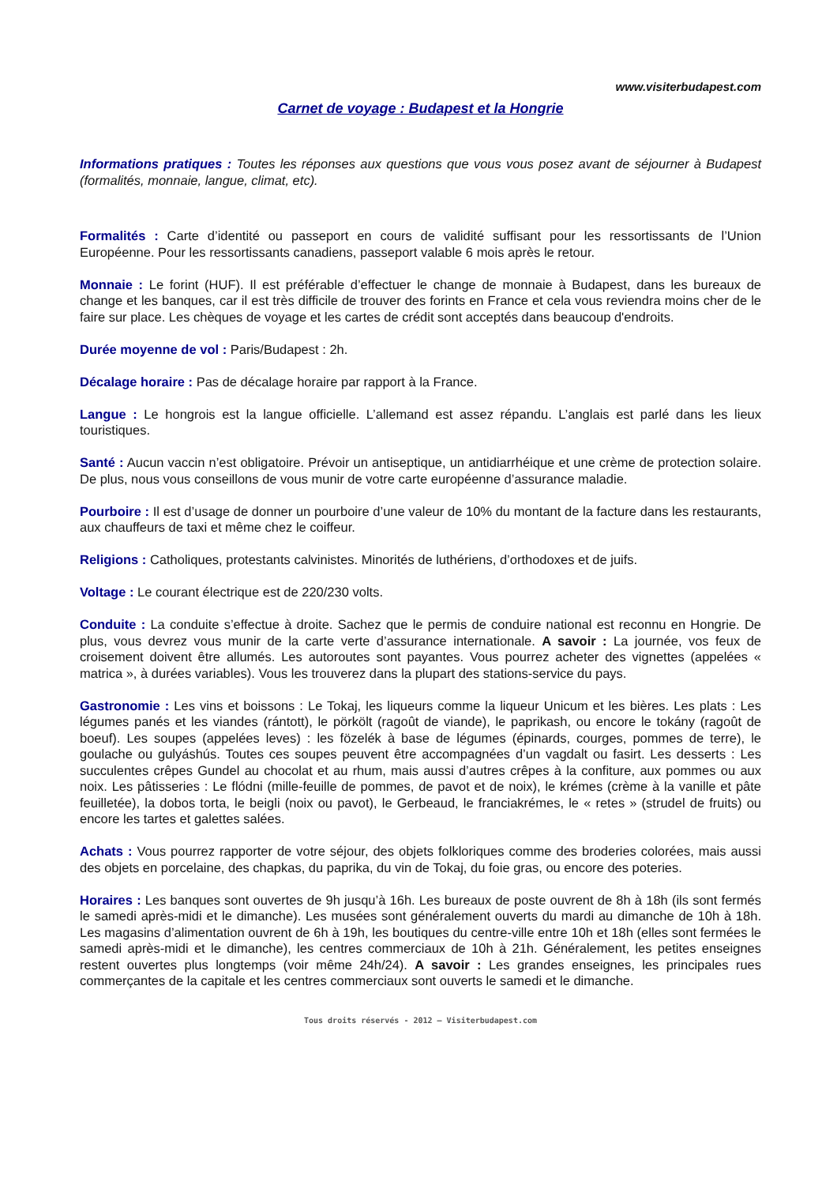www.visiterbudapest.com
Carnet de voyage : Budapest et la Hongrie
Informations pratiques : Toutes les réponses aux questions que vous vous posez avant de séjourner à Budapest (formalités, monnaie, langue, climat, etc).
Formalités : Carte d’identité ou passeport en cours de validité suffisant pour les ressortissants de l’Union Européenne. Pour les ressortissants canadiens, passeport valable 6 mois après le retour.
Monnaie : Le forint (HUF). Il est préférable d’effectuer le change de monnaie à Budapest, dans les bureaux de change et les banques, car il est très difficile de trouver des forints en France et cela vous reviendra moins cher de le faire sur place. Les chèques de voyage et les cartes de crédit sont acceptés dans beaucoup d'endroits.
Durée moyenne de vol : Paris/Budapest : 2h.
Décalage horaire : Pas de décalage horaire par rapport à la France.
Langue : Le hongrois est la langue officielle. L’allemand est assez répandu. L’anglais est parlé dans les lieux touristiques.
Santé : Aucun vaccin n’est obligatoire. Prévoir un antiseptique, un antidiarrhéique et une crème de protection solaire. De plus, nous vous conseillons de vous munir de votre carte européenne d’assurance maladie.
Pourboire : Il est d’usage de donner un pourboire d’une valeur de 10% du montant de la facture dans les restaurants, aux chauffeurs de taxi et même chez le coiffeur.
Religions : Catholiques, protestants calvinistes. Minorités de luthériens, d’orthodoxes et de juifs.
Voltage : Le courant électrique est de 220/230 volts.
Conduite : La conduite s’effectue à droite. Sachez que le permis de conduire national est reconnu en Hongrie. De plus, vous devrez vous munir de la carte verte d’assurance internationale. A savoir : La journée, vos feux de croisement doivent être allumés. Les autoroutes sont payantes. Vous pourrez acheter des vignettes (appelées « matrica », à durées variables). Vous les trouverez dans la plupart des stations-service du pays.
Gastronomie : Les vins et boissons : Le Tokaj, les liqueurs comme la liqueur Unicum et les bières. Les plats : Les légumes panés et les viandes (rántott), le pörkölt (ragoût de viande), le paprikash, ou encore le tokány (ragoût de boeuf). Les soupes (appelées leves) : les fözelék à base de légumes (épinards, courges, pommes de terre), le goulache ou gulyáshús. Toutes ces soupes peuvent être accompagnées d’un vagdalt ou fasirt. Les desserts : Les succulentes crêpes Gundel au chocolat et au rhum, mais aussi d’autres crêpes à la confiture, aux pommes ou aux noix. Les pâtisseries : Le flódni (mille-feuille de pommes, de pavot et de noix), le krémes (crème à la vanille et pâte feuilletée), la dobos torta, le beigli (noix ou pavot), le Gerbeaud, le franciakrémes, le « retes » (strudel de fruits) ou encore les tartes et galettes salées.
Achats : Vous pourrez rapporter de votre séjour, des objets folkloriques comme des broderies colorées, mais aussi des objets en porcelaine, des chapkas, du paprika, du vin de Tokaj, du foie gras, ou encore des poteries.
Horaires : Les banques sont ouvertes de 9h jusqu’à 16h. Les bureaux de poste ouvrent de 8h à 18h (ils sont fermés le samedi après-midi et le dimanche). Les musées sont généralement ouverts du mardi au dimanche de 10h à 18h. Les magasins d’alimentation ouvrent de 6h à 19h, les boutiques du centre-ville entre 10h et 18h (elles sont fermées le samedi après-midi et le dimanche), les centres commerciaux de 10h à 21h. Généralement, les petites enseignes restent ouvertes plus longtemps (voir même 24h/24). A savoir : Les grandes enseignes, les principales rues commerçantes de la capitale et les centres commerciaux sont ouverts le samedi et le dimanche.
Tous droits réservés - 2012 – Visiterbudapest.com